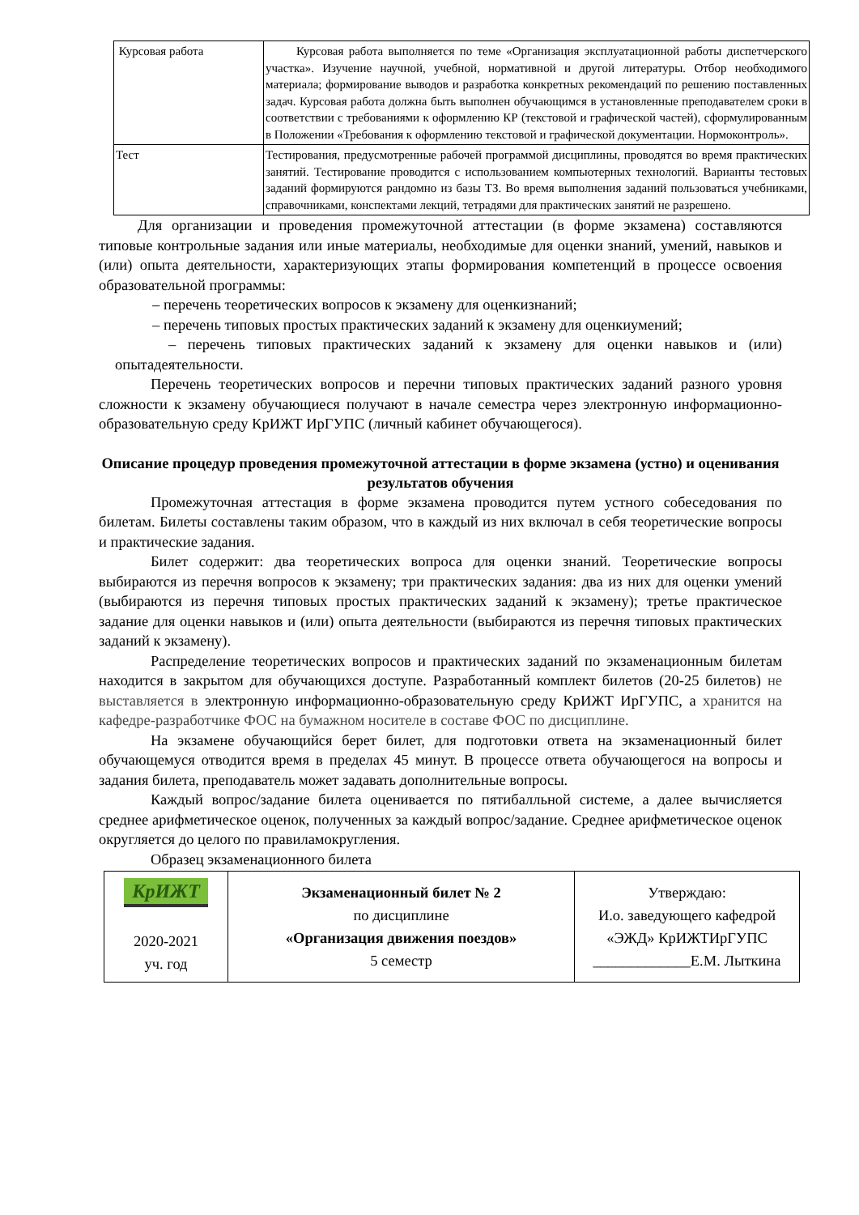| Курсовая работа | Курсовая работа выполняется по теме «Организация эксплуатационной работы диспетчерского участка». Изучение научной, учебной, нормативной и другой литературы. Отбор необходимого материала; формирование выводов и разработка конкретных рекомендаций по решению поставленных задач. Курсовая работа должна быть выполнен обучающимся в установленные преподавателем сроки в соответствии с требованиями к оформлению КР (текстовой и графической частей), сформулированным в Положении «Требования к оформлению текстовой и графической документации. Нормоконтроль». |
| Тест | Тестирования, предусмотренные рабочей программой дисциплины, проводятся во время практических занятий. Тестирование проводится с использованием компьютерных технологий. Варианты тестовых заданий формируются рандомно из базы ТЗ. Во время выполнения заданий пользоваться учебниками, справочниками, конспектами лекций, тетрадями для практических занятий не разрешено. |
Для организации и проведения промежуточной аттестации (в форме экзамена) составляются типовые контрольные задания или иные материалы, необходимые для оценки знаний, умений, навыков и (или) опыта деятельности, характеризующих этапы формирования компетенций в процессе освоения образовательной программы:
– перечень теоретических вопросов к экзамену для оценкизнаний;
– перечень типовых простых практических заданий к экзамену для оценкиумений;
– перечень типовых практических заданий к экзамену для оценки навыков и (или) опытадеятельности.
Перечень теоретических вопросов и перечни типовых практических заданий разного уровня сложности к экзамену обучающиеся получают в начале семестра через электронную информационно-образовательную среду КрИЖТ ИрГУПС (личный кабинет обучающегося).
Описание процедур проведения промежуточной аттестации в форме экзамена (устно) и оценивания результатов обучения
Промежуточная аттестация в форме экзамена проводится путем устного собеседования по билетам. Билеты составлены таким образом, что в каждый из них включал в себя теоретические вопросы и практические задания.
Билет содержит: два теоретических вопроса для оценки знаний. Теоретические вопросы выбираются из перечня вопросов к экзамену; три практических задания: два из них для оценки умений (выбираются из перечня типовых простых практических заданий к экзамену); третье практическое задание для оценки навыков и (или) опыта деятельности (выбираются из перечня типовых практических заданий к экзамену).
Распределение теоретических вопросов и практических заданий по экзаменационным билетам находится в закрытом для обучающихся доступе. Разработанный комплект билетов (20-25 билетов) не выставляется в электронную информационно-образовательную среду КрИЖТ ИрГУПС, а хранится на кафедре-разработчике ФОС на бумажном носителе в составе ФОС по дисциплине.
На экзамене обучающийся берет билет, для подготовки ответа на экзаменационный билет обучающемуся отводится время в пределах 45 минут. В процессе ответа обучающегося на вопросы и задания билета, преподаватель может задавать дополнительные вопросы.
Каждый вопрос/задание билета оценивается по пятибалльной системе, а далее вычисляется среднее арифметическое оценок, полученных за каждый вопрос/задание. Среднее арифметическое оценок округляется до целого по правиламокругления.
Образец экзаменационного билета
| КрИЖТ 2020-2021 уч. год | Экзаменационный билет № 2 по дисциплине «Организация движения поездов» 5 семестр | Утверждаю: И.о. заведующего кафедрой «ЭЖД» КрИЖТИрГУПС _____________Е.М. Лыткина |